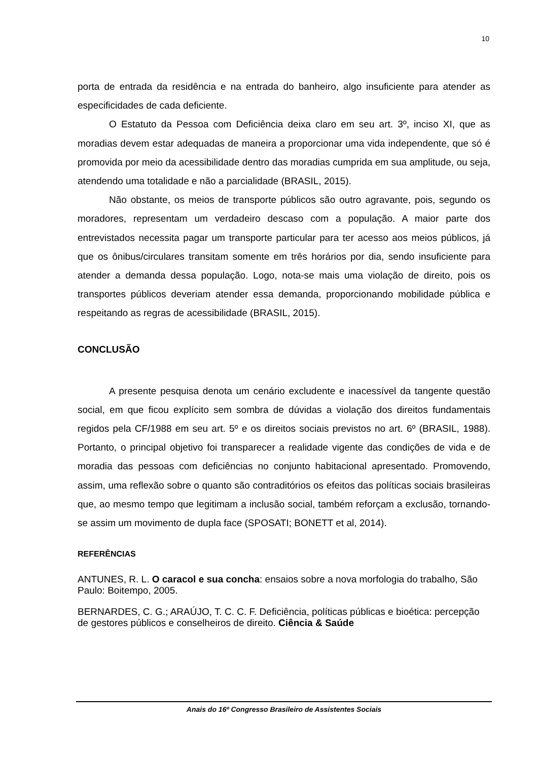10
porta de entrada da residência e na entrada do banheiro, algo insuficiente para atender as especificidades de cada deficiente.
O Estatuto da Pessoa com Deficiência deixa claro em seu art. 3º, inciso XI, que as moradias devem estar adequadas de maneira a proporcionar uma vida independente, que só é promovida por meio da acessibilidade dentro das moradias cumprida em sua amplitude, ou seja, atendendo uma totalidade e não a parcialidade (BRASIL, 2015).
Não obstante, os meios de transporte públicos são outro agravante, pois, segundo os moradores, representam um verdadeiro descaso com a população. A maior parte dos entrevistados necessita pagar um transporte particular para ter acesso aos meios públicos, já que os ônibus/circulares transitam somente em três horários por dia, sendo insuficiente para atender a demanda dessa população. Logo, nota-se mais uma violação de direito, pois os transportes públicos deveriam atender essa demanda, proporcionando mobilidade pública e respeitando as regras de acessibilidade (BRASIL, 2015).
CONCLUSÃO
A presente pesquisa denota um cenário excludente e inacessível da tangente questão social, em que ficou explícito sem sombra de dúvidas a violação dos direitos fundamentais regidos pela CF/1988 em seu art. 5º e os direitos sociais previstos no art. 6º (BRASIL, 1988). Portanto, o principal objetivo foi transparecer a realidade vigente das condições de vida e de moradia das pessoas com deficiências no conjunto habitacional apresentado. Promovendo, assim, uma reflexão sobre o quanto são contraditórios os efeitos das políticas sociais brasileiras que, ao mesmo tempo que legitimam a inclusão social, também reforçam a exclusão, tornando-se assim um movimento de dupla face (SPOSATI; BONETT et al, 2014).
REFERÊNCIAS
ANTUNES, R. L. O caracol e sua concha: ensaios sobre a nova morfologia do trabalho, São Paulo: Boitempo, 2005.
BERNARDES, C. G.; ARAÚJO, T. C. C. F. Deficiência, políticas públicas e bioética: percepção de gestores públicos e conselheiros de direito. Ciência & Saúde
Anais do 16º Congresso Brasileiro de Assistentes Sociais